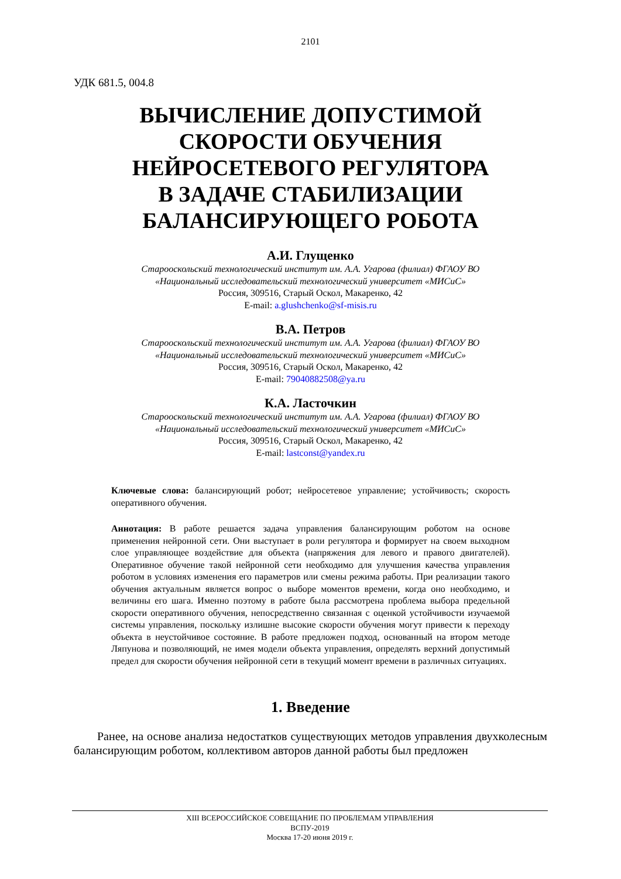2101
УДК 681.5, 004.8
ВЫЧИСЛЕНИЕ ДОПУСТИМОЙ
СКОРОСТИ ОБУЧЕНИЯ
НЕЙРОСЕТЕВОГО РЕГУЛЯТОРА
В ЗАДАЧЕ СТАБИЛИЗАЦИИ
БАЛАНСИРУЮЩЕГО РОБОТА
А.И. Глущенко
Старооскольский технологический институт им. А.А. Угарова (филиал) ФГАОУ ВО
«Национальный исследовательский технологический университет «МИСиС»
Россия, 309516, Старый Оскол, Макаренко, 42
E-mail: a.glushchenko@sf-misis.ru
В.А. Петров
Старооскольский технологический институт им. А.А. Угарова (филиал) ФГАОУ ВО
«Национальный исследовательский технологический университет «МИСиС»
Россия, 309516, Старый Оскол, Макаренко, 42
E-mail: 79040882508@ya.ru
К.А. Ласточкин
Старооскольский технологический институт им. А.А. Угарова (филиал) ФГАОУ ВО
«Национальный исследовательский технологический университет «МИСиС»
Россия, 309516, Старый Оскол, Макаренко, 42
E-mail: lastconst@yandex.ru
Ключевые слова: балансирующий робот; нейросетевое управление; устойчивость; скорость оперативного обучения.
Аннотация: В работе решается задача управления балансирующим роботом на основе применения нейронной сети. Они выступает в роли регулятора и формирует на своем выходном слое управляющее воздействие для объекта (напряжения для левого и правого двигателей). Оперативное обучение такой нейронной сети необходимо для улучшения качества управления роботом в условиях изменения его параметров или смены режима работы. При реализации такого обучения актуальным является вопрос о выборе моментов времени, когда оно необходимо, и величины его шага. Именно поэтому в работе была рассмотрена проблема выбора предельной скорости оперативного обучения, непосредственно связанная с оценкой устойчивости изучаемой системы управления, поскольку излишне высокие скорости обучения могут привести к переходу объекта в неустойчивое состояние. В работе предложен подход, основанный на втором методе Ляпунова и позволяющий, не имея модели объекта управления, определять верхний допустимый предел для скорости обучения нейронной сети в текущий момент времени в различных ситуациях.
1. Введение
Ранее, на основе анализа недостатков существующих методов управления двухколесным балансирующим роботом, коллективом авторов данной работы был предложен
XIII ВСЕРОССИЙСКОЕ СОВЕЩАНИЕ ПО ПРОБЛЕМАМ УПРАВЛЕНИЯ
ВСПУ-2019
Москва 17-20 июня 2019 г.